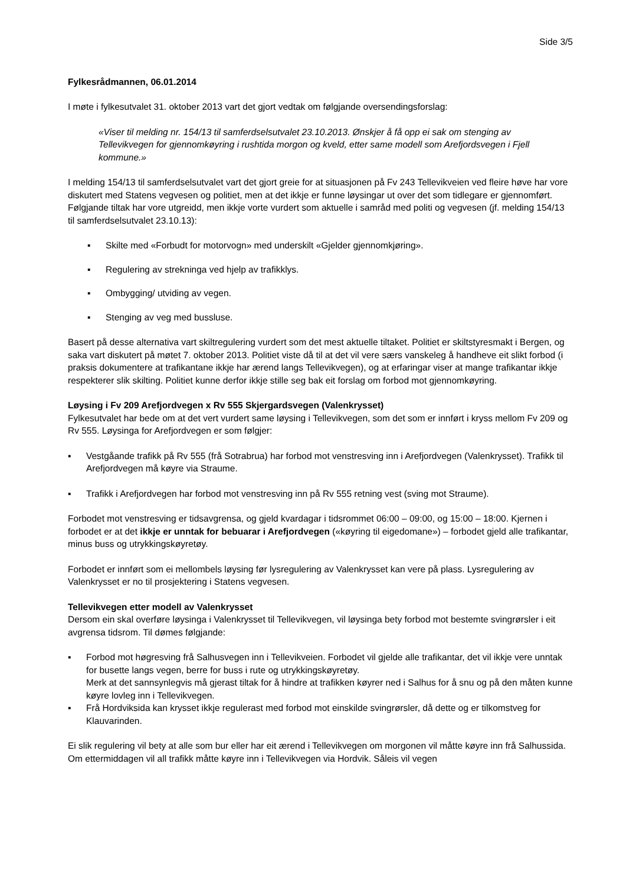Side 3/5
Fylkesrådmannen, 06.01.2014
I møte i fylkesutvalet 31. oktober 2013 vart det gjort vedtak om følgjande oversendingsforslag:
«Viser til melding nr. 154/13 til samferdselsutvalet 23.10.2013. Ønskjer å få opp ei sak om stenging av Tellevikvegen for gjennomkøyring i rushtida morgon og kveld, etter same modell som Arefjordsvegen i Fjell kommune.»
I melding 154/13 til samferdselsutvalet vart det gjort greie for at situasjonen på Fv 243 Tellevikveien ved fleire høve har vore diskutert med Statens vegvesen og politiet, men at det ikkje er funne løysingar ut over det som tidlegare er gjennomført. Følgjande tiltak har vore utgreidd, men ikkje vorte vurdert som aktuelle i samråd med politi og vegvesen (jf. melding 154/13 til samferdselsutvalet 23.10.13):
▪ Skilte med «Forbudt for motorvogn» med underskilt «Gjelder gjennomkjøring».
▪ Regulering av strekninga ved hjelp av trafikklys.
▪ Ombygging/ utviding av vegen.
▪ Stenging av veg med bussluse.
Basert på desse alternativa vart skiltregulering vurdert som det mest aktuelle tiltaket. Politiet er skiltstyresmakt i Bergen, og saka vart diskutert på møtet 7. oktober 2013. Politiet viste då til at det vil vere særs vanskeleg å handheve eit slikt forbod (i praksis dokumentere at trafikantane ikkje har ærend langs Tellevikvegen), og at erfaringar viser at mange trafikantar ikkje respekterer slik skilting. Politiet kunne derfor ikkje stille seg bak eit forslag om forbod mot gjennomkøyring.
Løysing i Fv 209 Arefjordvegen x Rv 555 Skjergardsvegen (Valenkrysset)
Fylkesutvalet har bede om at det vert vurdert same løysing i Tellevikvegen, som det som er innført i kryss mellom Fv 209 og Rv 555. Løysinga for Arefjordvegen er som følgjer:
▪ Vestgåande trafikk på Rv 555 (frå Sotrabrua) har forbod mot venstresving inn i Arefjordvegen (Valenkrysset). Trafikk til Arefjordvegen må køyre via Straume.
▪ Trafikk i Arefjordvegen har forbod mot venstresving inn på Rv 555 retning vest (sving mot Straume).
Forbodet mot venstresving er tidsavgrensa, og gjeld kvardagar i tidsrommet 06:00 – 09:00, og 15:00 – 18:00. Kjernen i forbodet er at det ikkje er unntak for bebuarar i Arefjordvegen («køyring til eigedomane») – forbodet gjeld alle trafikantar, minus buss og utrykkingskøyretøy.
Forbodet er innført som ei mellombels løysing før lysregulering av Valenkrysset kan vere på plass. Lysregulering av Valenkrysset er no til prosjektering i Statens vegvesen.
Tellevikvegen etter modell av Valenkrysset
Dersom ein skal overføre løysinga i Valenkrysset til Tellevikvegen, vil løysinga bety forbod mot bestemte svingrørsler i eit avgrensa tidsrom. Til dømes følgjande:
▪ Forbod mot høgresving frå Salhusvegen inn i Tellevikveien. Forbodet vil gjelde alle trafikantar, det vil ikkje vere unntak for busette langs vegen, berre for buss i rute og utrykkingskøyretøy.
Merk at det sannsynlegvis må gjerast tiltak for å hindre at trafikken køyrer ned i Salhus for å snu og på den måten kunne køyre lovleg inn i Tellevikvegen.
▪ Frå Hordviksida kan krysset ikkje regulerast med forbod mot einskilde svingrørsler, då dette og er tilkomstveg for Klauvarinden.
Ei slik regulering vil bety at alle som bur eller har eit ærend i Tellevikvegen om morgonen vil måtte køyre inn frå Salhussida. Om ettermiddagen vil all trafikk måtte køyre inn i Tellevikvegen via Hordvik. Såleis vil vegen